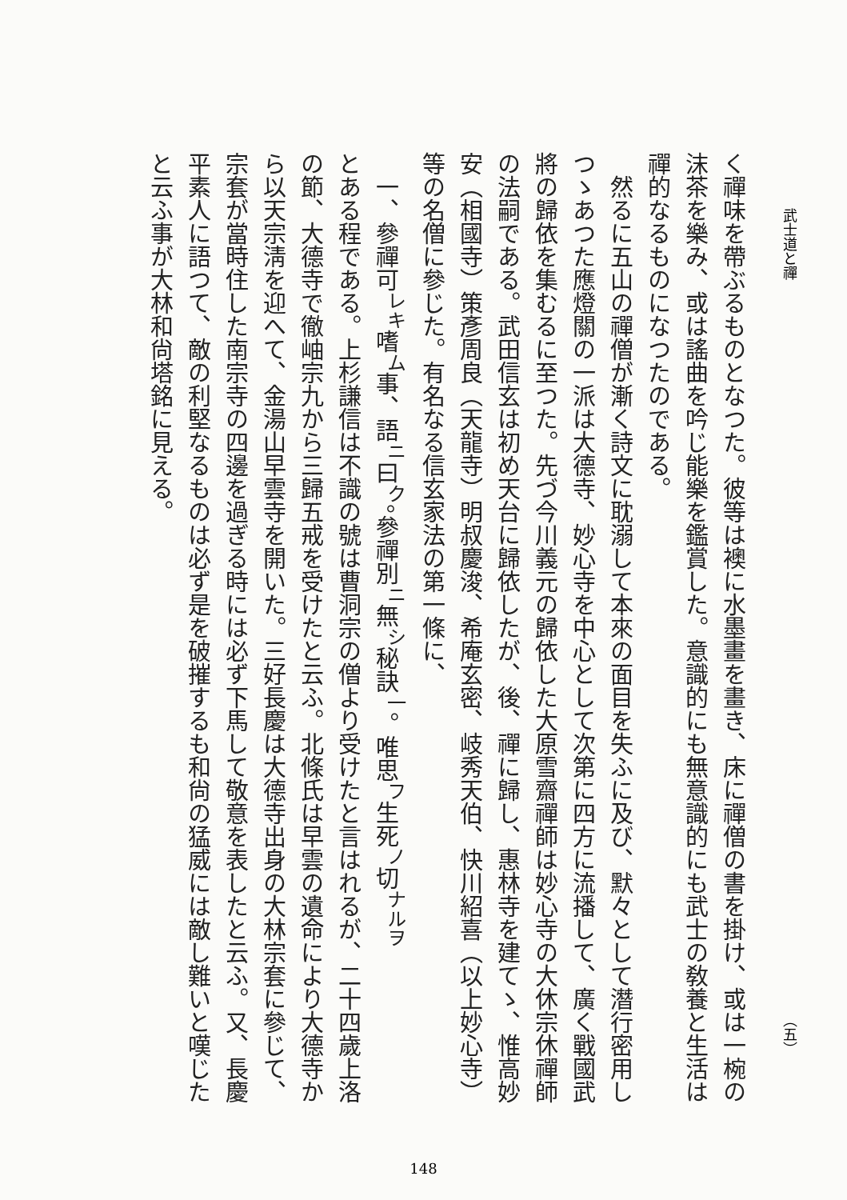武士道と禪 （五）
く禪味を帶ぶるものとなつた。彼等は襖に水墨畫を畫き、床に禪僧の書を掛け、或は一椀の沫茶を樂み、或は謠曲を吟じ能樂を鑑賞した。意識的にも無意識的にも武士の敎養と生活は禪的なるものになつたのである。
　然るに五山の禪僧が漸く詩文に耽溺して本來の面目を失ふに及び、默々として潛行密用しつゝあつた應燈關の一派は大德寺、妙心寺を中心として次第に四方に流播して、廣く戰國武將の歸依を集むるに至つた。先づ今川義元の歸依した大原雪齋禪師は妙心寺の大休宗休禪師の法嗣である。武田信玄は初め天台に歸依したが、後、禪に歸し、惠林寺を建てゝ、惟高妙安（相國寺）策彥周良（天龍寺）明叔慶浚、希庵玄密、岐秀天伯、快川紹喜（以上妙心寺）等の名僧に參じた。有名なる信玄家法の第一條に、
　一、參禪可<sup>レキ</sup>嗜<sup>ム</sup>事、語<sup>ニ</sup>曰<sup>ク</sup>。參禪別<sup>ニ</sup>無<sup>シ</sup>秘訣<sup>一</sup>。唯思<sup>フ</sup>生死<sup>ノ</sup>切<sup>ナルヲ</sup>
とある程である。上杉謙信は不識の號は曹洞宗の僧より受けたと言はれるが、二十四歲上洛の節、大德寺で徹岫宗九から三歸五戒を受けたと云ふ。北條氏は早雲の遺命により大德寺から以天宗淸を迎へて、金湯山早雲寺を開いた。三好長慶は大德寺出身の大林宗套に參じて、宗套が當時住した南宗寺の四邊を過ぎる時には必ず下馬して敬意を表したと云ふ。又、長慶平素人に語つて、敵の利堅なるものは必ず是を破摧するも和尙の猛威には敵し難いと嘆じたと云ふ事が大林和尙塔銘に見える。
148